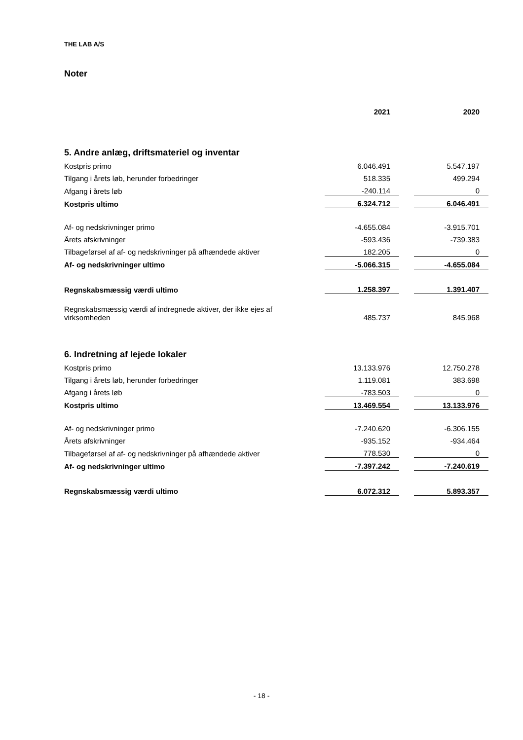THE LAB A/S
Noter
| | 2021 | | 2020 |
| --- | --- | --- | --- |
| 5. Andre anlæg, driftsmateriel og inventar | | | |
| Kostpris primo | 6.046.491 | | 5.547.197 |
| Tilgang i årets løb, herunder forbedringer | 518.335 | | 499.294 |
| Afgang i årets løb | -240.114 | | 0 |
| Kostpris ultimo | 6.324.712 | | 6.046.491 |
| Af- og nedskrivninger primo | -4.655.084 | | -3.915.701 |
| Årets afskrivninger | -593.436 | | -739.383 |
| Tilbageførsel af af- og nedskrivninger på afhændede aktiver | 182.205 | | 0 |
| Af- og nedskrivninger ultimo | -5.066.315 | | -4.655.084 |
| Regnskabsmæssig værdi ultimo | 1.258.397 | | 1.391.407 |
| Regnskabsmæssig værdi af indregnede aktiver, der ikke ejes af virksomheden | 485.737 | | 845.968 |
| 6. Indretning af lejede lokaler | | | |
| Kostpris primo | 13.133.976 | | 12.750.278 |
| Tilgang i årets løb, herunder forbedringer | 1.119.081 | | 383.698 |
| Afgang i årets løb | -783.503 | | 0 |
| Kostpris ultimo | 13.469.554 | | 13.133.976 |
| Af- og nedskrivninger primo | -7.240.620 | | -6.306.155 |
| Årets afskrivninger | -935.152 | | -934.464 |
| Tilbageførsel af af- og nedskrivninger på afhændede aktiver | 778.530 | | 0 |
| Af- og nedskrivninger ultimo | -7.397.242 | | -7.240.619 |
| Regnskabsmæssig værdi ultimo | 6.072.312 | | 5.893.357 |
- 18 -